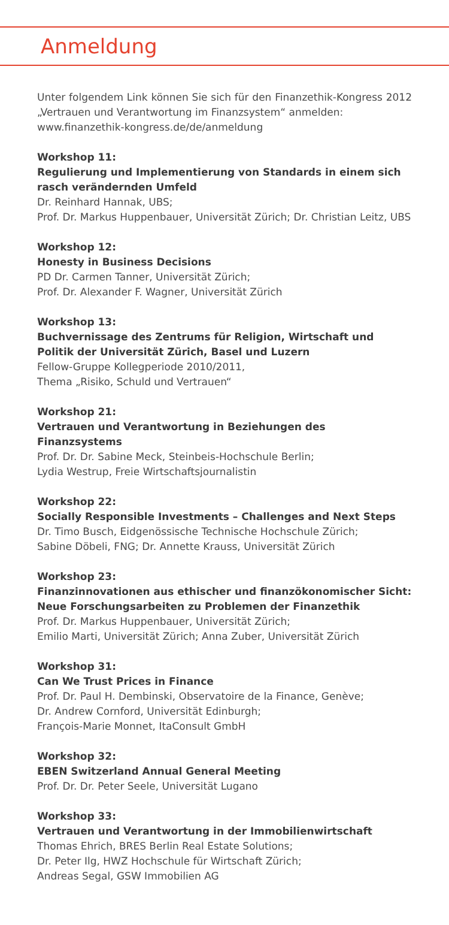Anmeldung
Unter folgendem Link können Sie sich für den Finanzethik-Kongress 2012 „Vertrauen und Verantwortung im Finanzsystem“ anmelden:
www.finanzethik-kongress.de/de/anmeldung
Workshop 11:
Regulierung und Implementierung von Standards in einem sich rasch verändernden Umfeld
Dr. Reinhard Hannak, UBS;
Prof. Dr. Markus Huppenbauer, Universität Zürich; Dr. Christian Leitz, UBS
Workshop 12:
Honesty in Business Decisions
PD Dr. Carmen Tanner, Universität Zürich;
Prof. Dr. Alexander F. Wagner, Universität Zürich
Workshop 13:
Buchvernissage des Zentrums für Religion, Wirtschaft und Politik der Universität Zürich, Basel und Luzern
Fellow-Gruppe Kollegperiode 2010/2011,
Thema „Risiko, Schuld und Vertrauen“
Workshop 21:
Vertrauen und Verantwortung in Beziehungen des Finanzsystems
Prof. Dr. Dr. Sabine Meck, Steinbeis-Hochschule Berlin;
Lydia Westrup, Freie Wirtschaftsjournalistin
Workshop 22:
Socially Responsible Investments – Challenges and Next Steps
Dr. Timo Busch, Eidgenössische Technische Hochschule Zürich;
Sabine Döbeli, FNG; Dr. Annette Krauss, Universität Zürich
Workshop 23:
Finanzinnovationen aus ethischer und finanzökonomischer Sicht: Neue Forschungsarbeiten zu Problemen der Finanzethik
Prof. Dr. Markus Huppenbauer, Universität Zürich;
Emilio Marti, Universität Zürich; Anna Zuber, Universität Zürich
Workshop 31:
Can We Trust Prices in Finance
Prof. Dr. Paul H. Dembinski, Observatoire de la Finance, Genève;
Dr. Andrew Cornford, Universität Edinburgh;
François-Marie Monnet, ItaConsult GmbH
Workshop 32:
EBEN Switzerland Annual General Meeting
Prof. Dr. Dr. Peter Seele, Universität Lugano
Workshop 33:
Vertrauen und Verantwortung in der Immobilienwirtschaft
Thomas Ehrich, BRES Berlin Real Estate Solutions;
Dr. Peter Ilg, HWZ Hochschule für Wirtschaft Zürich;
Andreas Segal, GSW Immobilien AG